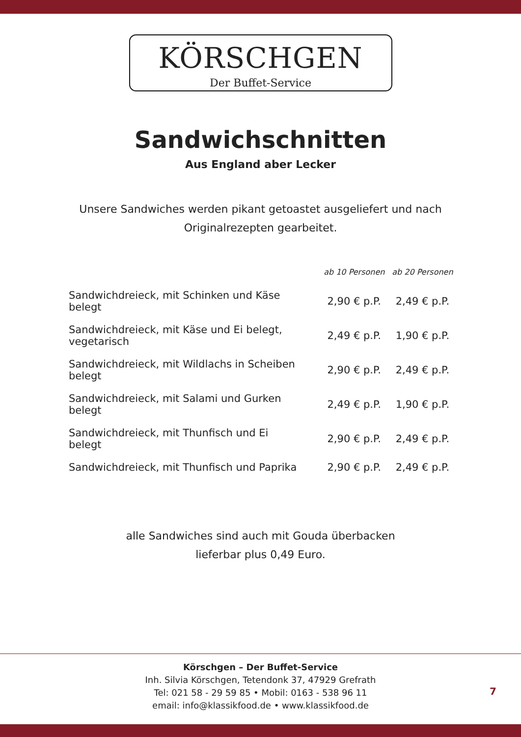KÖRSCHGEN
Der Buffet-Service
Sandwichschnitten
Aus England aber Lecker
Unsere Sandwiches werden pikant getoastet ausgeliefert und nach
Originalrezepten gearbeitet.
| | ab 10 Personen | ab 20 Personen |
| --- | --- | --- |
| Sandwichdreieck, mit Schinken und Käse belegt | 2,90 € p.P. | 2,49 € p.P. |
| Sandwichdreieck, mit Käse und Ei belegt, vegetarisch | 2,49 € p.P. | 1,90 € p.P. |
| Sandwichdreieck, mit Wildlachs in Scheiben belegt | 2,90 € p.P. | 2,49 € p.P. |
| Sandwichdreieck, mit Salami und Gurken belegt | 2,49 € p.P. | 1,90 € p.P. |
| Sandwichdreieck, mit Thunfisch und Ei belegt | 2,90 € p.P. | 2,49 € p.P. |
| Sandwichdreieck, mit Thunfisch und Paprika | 2,90 € p.P. | 2,49 € p.P. |
alle Sandwiches sind auch mit Gouda überbacken
lieferbar plus 0,49 Euro.
Körschgen – Der Buffet-Service
Inh. Silvia Körschgen, Tetendonk 37, 47929 Grefrath
Tel: 021 58 - 29 59 85 • Mobil: 0163 - 538 96 11
email: info@klassikfood.de • www.klassikfood.de
7